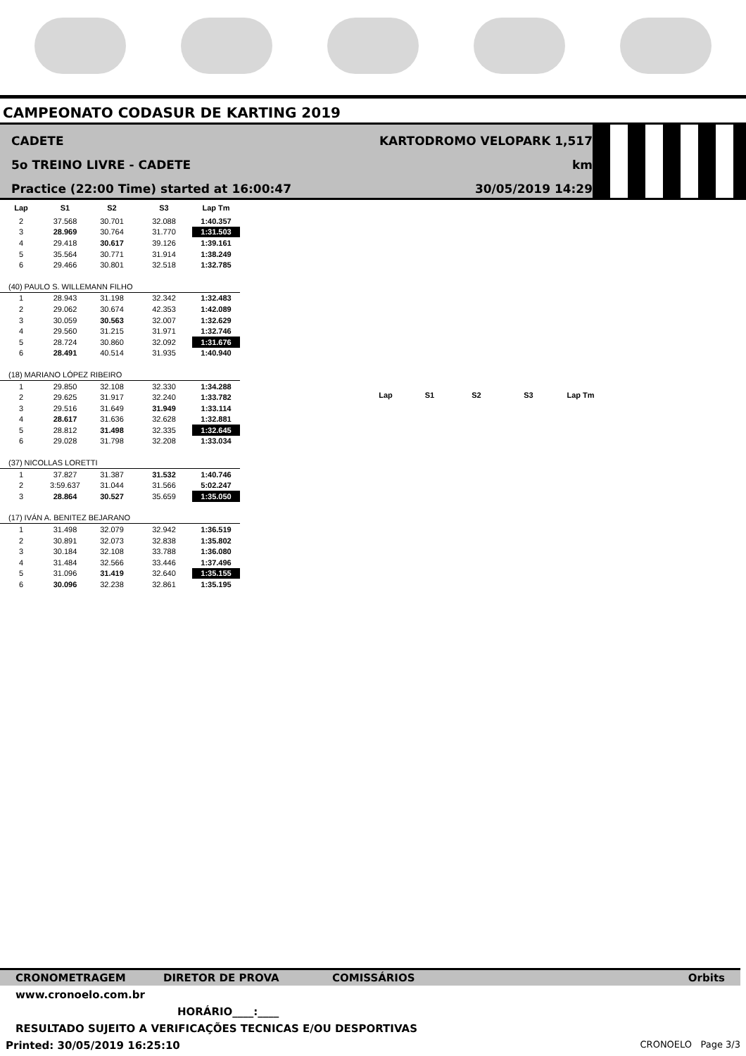CAMPEONATO CODASUR DE KARTING 2019
CADETE
5o TREINO LIVRE - CADETE
Practice (22:00 Time) started at 16:00:47
KARTODROMO VELOPARK 1,517 km
30/05/2019 14:29
| Lap | S1 | S2 | S3 | Lap Tm |
| --- | --- | --- | --- | --- |
| 2 | 37.568 | 30.701 | 32.088 | 1:40.357 |
| 3 | 28.969 | 30.764 | 31.770 | 1:31.503 |
| 4 | 29.418 | 30.617 | 39.126 | 1:39.161 |
| 5 | 35.564 | 30.771 | 31.914 | 1:38.249 |
| 6 | 29.466 | 30.801 | 32.518 | 1:32.785 |
| (40) PAULO S. WILLEMANN FILHO | | | | |
| 1 | 28.943 | 31.198 | 32.342 | 1:32.483 |
| 2 | 29.062 | 30.674 | 42.353 | 1:42.089 |
| 3 | 30.059 | 30.563 | 32.007 | 1:32.629 |
| 4 | 29.560 | 31.215 | 31.971 | 1:32.746 |
| 5 | 28.724 | 30.860 | 32.092 | 1:31.676 |
| 6 | 28.491 | 40.514 | 31.935 | 1:40.940 |
| (18) MARIANO LÓPEZ RIBEIRO | | | | |
| 1 | 29.850 | 32.108 | 32.330 | 1:34.288 |
| 2 | 29.625 | 31.917 | 32.240 | 1:33.782 |
| 3 | 29.516 | 31.649 | 31.949 | 1:33.114 |
| 4 | 28.617 | 31.636 | 32.628 | 1:32.881 |
| 5 | 28.812 | 31.498 | 32.335 | 1:32.645 |
| 6 | 29.028 | 31.798 | 32.208 | 1:33.034 |
| (37) NICOLLAS LORETTI | | | | |
| 1 | 37.827 | 31.387 | 31.532 | 1:40.746 |
| 2 | 3:59.637 | 31.044 | 31.566 | 5:02.247 |
| 3 | 28.864 | 30.527 | 35.659 | 1:35.050 |
| (17) IVÁN A. BENITEZ BEJARANO | | | | |
| 1 | 31.498 | 32.079 | 32.942 | 1:36.519 |
| 2 | 30.891 | 32.073 | 32.838 | 1:35.802 |
| 3 | 30.184 | 32.108 | 33.788 | 1:36.080 |
| 4 | 31.484 | 32.566 | 33.446 | 1:37.496 |
| 5 | 31.096 | 31.419 | 32.640 | 1:35.155 |
| 6 | 30.096 | 32.238 | 32.861 | 1:35.195 |
| Lap | S1 | S2 | S3 | Lap Tm |
| --- | --- | --- | --- | --- |
CRONOMETRAGEM DIRETOR DE PROVA COMISSÁRIOS Orbits
www.cronoelo.com.br
HORÁRIO____:____
RESULTADO SUJEITO A VERIFICAÇÕES TECNICAS E/OU DESPORTIVAS
Printed: 30/05/2019 16:25:10 CRONOELO Page 3/3